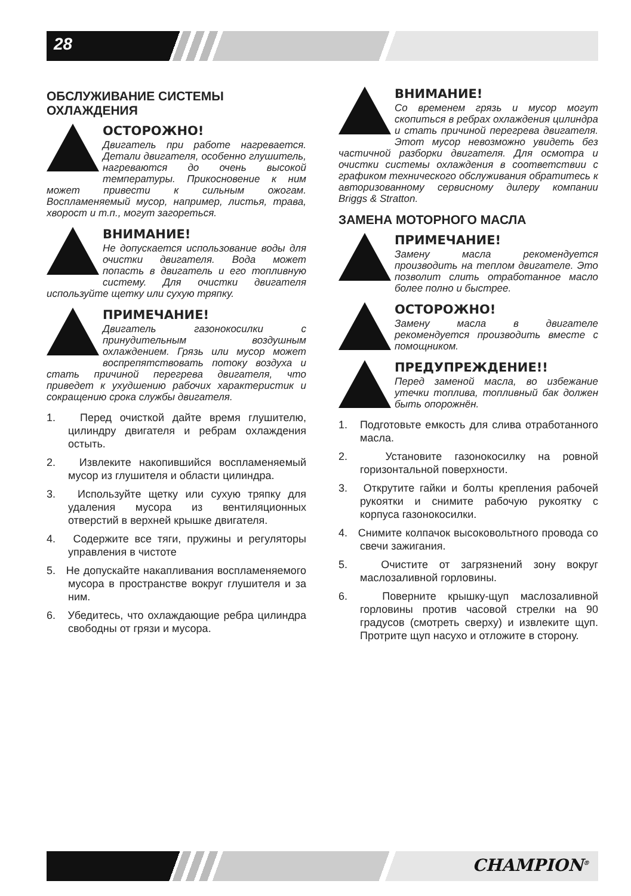28
ОБСЛУЖИВАНИЕ СИСТЕМЫ ОХЛАЖДЕНИЯ
ОСТОРОЖНО!
Двигатель при работе нагревается. Детали двигателя, особенно глушитель, нагреваются до очень высокой температуры. Прикосновение к ним может привести к сильным ожогам. Воспламеняемый мусор, например, листья, трава, хворост и т.п., могут загореться.
ВНИМАНИЕ!
Не допускается использование воды для очистки двигателя. Вода может попасть в двигатель и его топливную систему. Для очистки двигателя используйте щетку или сухую тряпку.
ПРИМЕЧАНИЕ!
Двигатель газонокосилки с принудительным воздушным охлаждением. Грязь или мусор может воспрепятствовать потоку воздуха и стать причиной перегрева двигателя, что приведет к ухудшению рабочих характеристик и сокращению срока службы двигателя.
1. Перед очисткой дайте время глушителю, цилиндру двигателя и ребрам охлаждения остыть.
2. Извлеките накопившийся воспламеняемый мусор из глушителя и области цилиндра.
3. Используйте щетку или сухую тряпку для удаления мусора из вентиляционных отверстий в верхней крышке двигателя.
4. Содержите все тяги, пружины и регуляторы управления в чистоте
5. Не допускайте накапливания воспламеняемого мусора в пространстве вокруг глушителя и за ним.
6. Убедитесь, что охлаждающие ребра цилиндра свободны от грязи и мусора.
ВНИМАНИЕ!
Со временем грязь и мусор могут скопиться в ребрах охлаждения цилиндра и стать причиной перегрева двигателя. Этот мусор невозможно увидеть без частичной разборки двигателя. Для осмотра и очистки системы охлаждения в соответствии с графиком технического обслуживания обратитесь к авторизованному сервисному дилеру компании Briggs & Stratton.
ЗАМЕНА МОТОРНОГО МАСЛА
ПРИМЕЧАНИЕ!
Замену масла рекомендуется производить на теплом двигателе. Это позволит слить отработанное масло более полно и быстрее.
ОСТОРОЖНО!
Замену масла в двигателе рекомендуется производить вместе с помощником.
ПРЕДУПРЕЖДЕНИЕ!!
Перед заменой масла, во избежание утечки топлива, топливный бак должен быть опорожнён.
1. Подготовьте емкость для слива отработанного масла.
2. Установите газонокосилку на ровной горизонтальной поверхности.
3. Открутите гайки и болты крепления рабочей рукоятки и снимите рабочую рукоятку с корпуса газонокосилки.
4. Снимите колпачок высоковольтного провода со свечи зажигания.
5. Очистите от загрязнений зону вокруг маслозаливной горловины.
6. Поверните крышку-щуп маслозаливной горловины против часовой стрелки на 90 градусов (смотреть сверху) и извлеките щуп. Протрите щуп насухо и отложите в сторону.
CHAMPION<sup>®</sup>